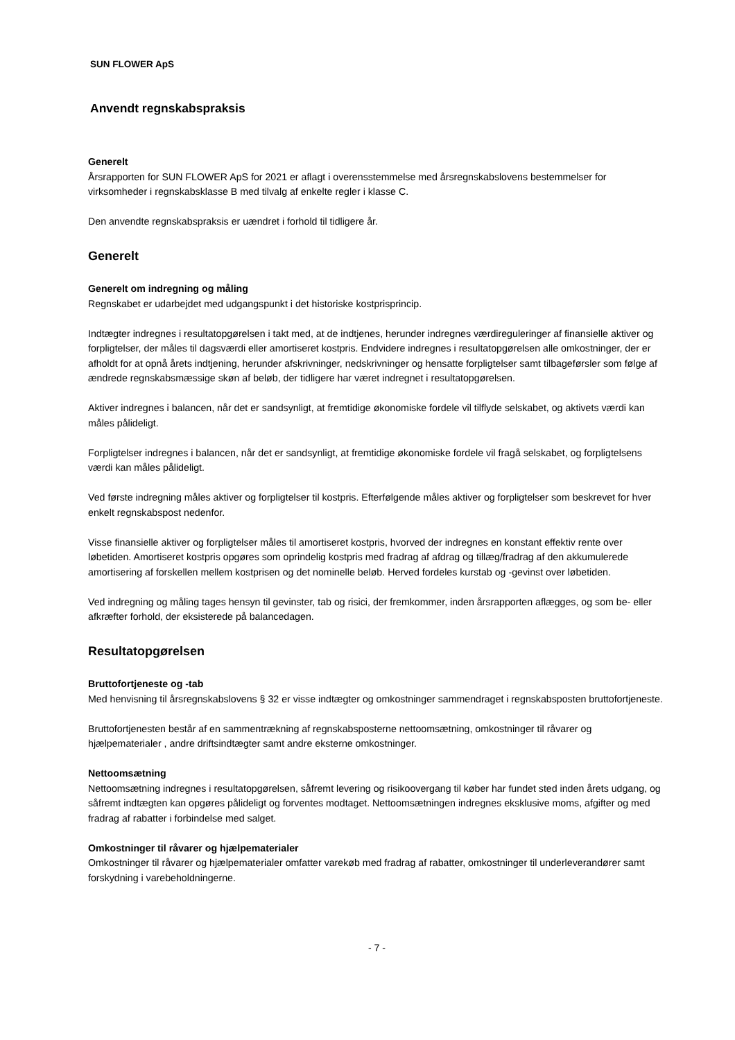SUN FLOWER ApS
Anvendt regnskabspraksis
Generelt
Årsrapporten for SUN FLOWER ApS for 2021 er aflagt i overensstemmelse med årsregnskabslovens bestemmelser for virksomheder i regnskabsklasse B med tilvalg af enkelte regler i klasse C.
Den anvendte regnskabspraksis er uændret i forhold til tidligere år.
Generelt
Generelt om indregning og måling
Regnskabet er udarbejdet med udgangspunkt i det historiske kostprisprincip.
Indtægter indregnes i resultatopgørelsen i takt med, at de indtjenes, herunder indregnes værdireguleringer af finansielle aktiver og forpligtelser, der måles til dagsværdi eller amortiseret kostpris. Endvidere indregnes i resultatopgørelsen alle omkostninger, der er afholdt for at opnå årets indtjening, herunder afskrivninger, nedskrivninger og hensatte forpligtelser samt tilbageførsler som følge af ændrede regnskabsmæssige skøn af beløb, der tidligere har været indregnet i resultatopgørelsen.
Aktiver indregnes i balancen, når det er sandsynligt, at fremtidige økonomiske fordele vil tilflyde selskabet, og aktivets værdi kan måles pålideligt.
Forpligtelser indregnes i balancen, når det er sandsynligt, at fremtidige økonomiske fordele vil fragå selskabet, og forpligtelsens værdi kan måles pålideligt.
Ved første indregning måles aktiver og forpligtelser til kostpris. Efterfølgende måles aktiver og forpligtelser som beskrevet for hver enkelt regnskabspost nedenfor.
Visse finansielle aktiver og forpligtelser måles til amortiseret kostpris, hvorved der indregnes en konstant effektiv rente over løbetiden. Amortiseret kostpris opgøres som oprindelig kostpris med fradrag af afdrag og tillæg/fradrag af den akkumulerede amortisering af forskellen mellem kostprisen og det nominelle beløb. Herved fordeles kurstab og -gevinst over løbetiden.
Ved indregning og måling tages hensyn til gevinster, tab og risici, der fremkommer, inden årsrapporten aflægges, og som be- eller afkræfter forhold, der eksisterede på balancedagen.
Resultatopgørelsen
Bruttofortjeneste og -tab
Med henvisning til årsregnskabslovens § 32 er visse indtægter og omkostninger sammendraget i regnskabsposten bruttofortjeneste.
Bruttofortjenesten består af en sammentrækning af regnskabsposterne nettoomsætning, omkostninger til råvarer og hjælpematerialer , andre driftsindtægter samt andre eksterne omkostninger.
Nettoomsætning
Nettoomsætning indregnes i resultatopgørelsen, såfremt levering og risikoovergang til køber har fundet sted inden årets udgang, og såfremt indtægten kan opgøres pålideligt og forventes modtaget. Nettoomsætningen indregnes eksklusive moms, afgifter og med fradrag af rabatter i forbindelse med salget.
Omkostninger til råvarer og hjælpematerialer
Omkostninger til råvarer og hjælpematerialer omfatter varekøb med fradrag af rabatter, omkostninger til underleverandører samt forskydning i varebeholdningerne.
- 7 -